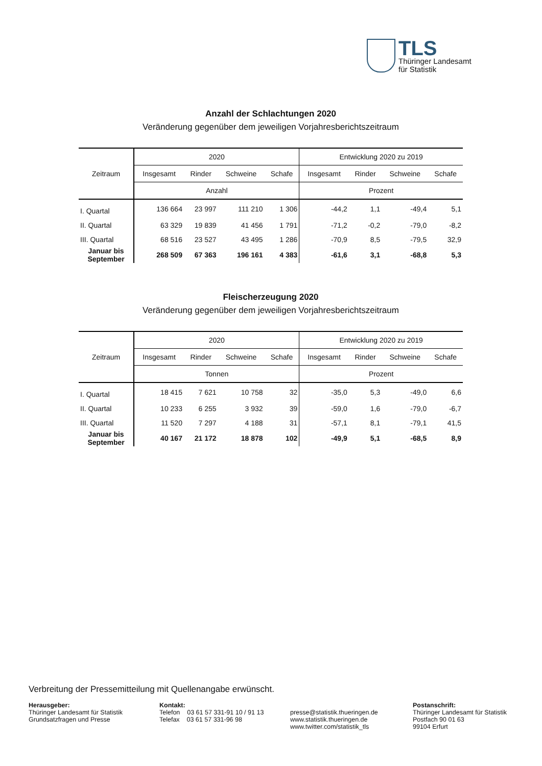TLS
Thüringer Landesamt
für Statistik
Anzahl der Schlachtungen 2020
Veränderung gegenüber dem jeweiligen Vorjahresberichtszeitraum
| Zeitraum | 2020 | | | | Entwicklung 2020 zu 2019 | | | |
| --- | --- | --- | --- | --- | --- | --- | --- | --- |
| | Insgesamt | Rinder | Schweine | Schafe | Insgesamt | Rinder | Schweine | Schafe |
| | Anzahl | | | | Prozent | | | |
| I. Quartal | 136 664 | 23 997 | 111 210 | 1 306 | -44,2 | 1,1 | -49,4 | 5,1 |
| II. Quartal | 63 329 | 19 839 | 41 456 | 1 791 | -71,2 | -0,2 | -79,0 | -8,2 |
| III. Quartal | 68 516 | 23 527 | 43 495 | 1 286 | -70,9 | 8,5 | -79,5 | 32,9 |
| Januar bis September | 268 509 | 67 363 | 196 161 | 4 383 | -61,6 | 3,1 | -68,8 | 5,3 |
Fleischerzeugung 2020
Veränderung gegenüber dem jeweiligen Vorjahresberichtszeitraum
| Zeitraum | 2020 | | | | Entwicklung 2020 zu 2019 | | | |
| --- | --- | --- | --- | --- | --- | --- | --- | --- |
| | Insgesamt | Rinder | Schweine | Schafe | Insgesamt | Rinder | Schweine | Schafe |
| | Tonnen | | | | Prozent | | | |
| I. Quartal | 18 415 | 7 621 | 10 758 | 32 | -35,0 | 5,3 | -49,0 | 6,6 |
| II. Quartal | 10 233 | 6 255 | 3 932 | 39 | -59,0 | 1,6 | -79,0 | -6,7 |
| III. Quartal | 11 520 | 7 297 | 4 188 | 31 | -57,1 | 8,1 | -79,1 | 41,5 |
| Januar bis September | 40 167 | 21 172 | 18 878 | 102 | -49,9 | 5,1 | -68,5 | 8,9 |
Verbreitung der Pressemitteilung mit Quellenangabe erwünscht.
Herausgeber:
Thüringer Landesamt für Statistik
Grundsatzfragen und Presse
Kontakt:
Telefon 03 61 57 331-91 10 / 91 13
Telefax 03 61 57 331-96 98
presse@statistik.thueringen.de
www.statistik.thueringen.de
www.twitter.com/statistik_tls
Postanschrift:
Thüringer Landesamt für Statistik
Postfach 90 01 63
99104 Erfurt